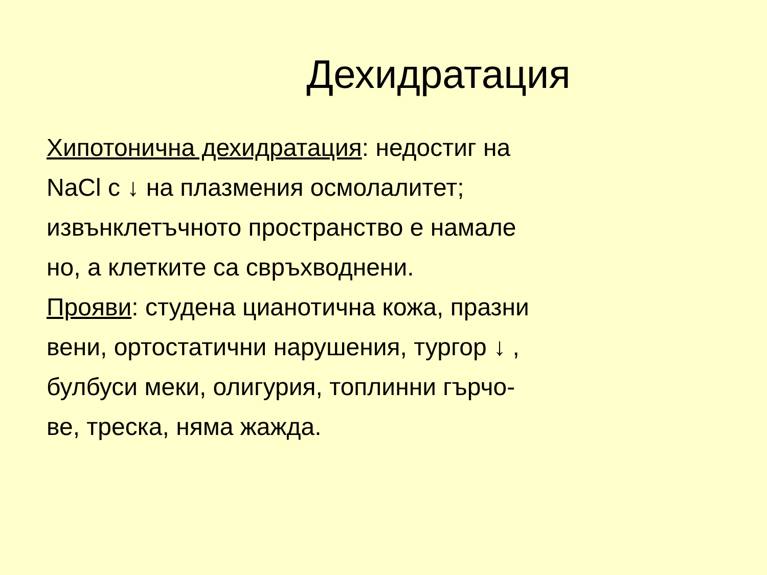Дехидратация
Хипотонична дехидратация: недостиг на
NaCl с ↓ на плазмения осмолалитет;
извънклетъчното пространство е намале
но, а клетките са свръхводнени.
Прояви: студена цианотична кожа, празни
вени, ортостатични нарушения, тургор ↓ ,
булбуси меки, олигурия, топлинни гърчо-
ве, треска, няма жажда.